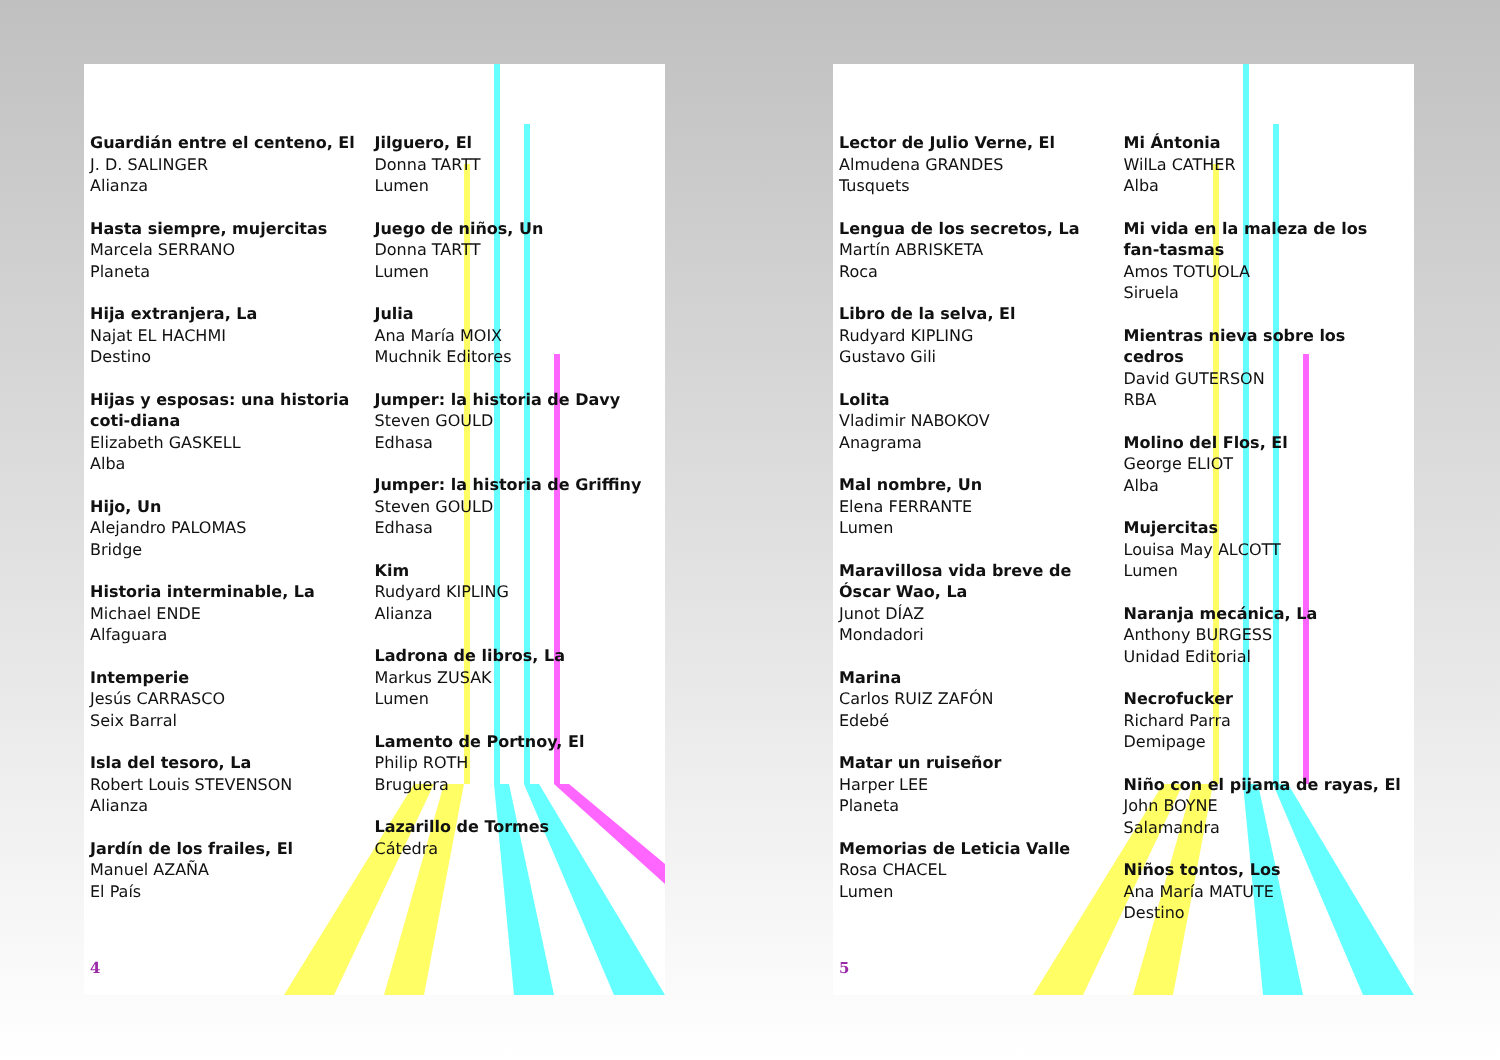Guardián entre el centeno, El
J. D. SALINGER
Alianza
Hasta siempre, mujercitas
Marcela SERRANO
Planeta
Hija extranjera, La
Najat EL HACHMI
Destino
Hijas y esposas: una historia coti-diana
Elizabeth GASKELL
Alba
Hijo, Un
Alejandro PALOMAS
Bridge
Historia interminable, La
Michael ENDE
Alfaguara
Intemperie
Jesús CARRASCO
Seix Barral
Isla del tesoro, La
Robert Louis STEVENSON
Alianza
Jardín de los frailes, El
Manuel AZAÑA
El País
Jilguero, El
Donna TARTT
Lumen
Juego de niños, Un
Donna TARTT
Lumen
Julia
Ana María MOIX
Muchnik Editores
Jumper: la historia de Davy
Steven GOULD
Edhasa
Jumper: la historia de Griffiny
Steven GOULD
Edhasa
Kim
Rudyard KIPLING
Alianza
Ladrona de libros, La
Markus ZUSAK
Lumen
Lamento de Portnoy, El
Philip ROTH
Bruguera
Lazarillo de Tormes
Cátedra
4
Lector de Julio Verne, El
Almudena GRANDES
Tusquets
Lengua de los secretos, La
Martín ABRISKETA
Roca
Libro de la selva, El
Rudyard KIPLING
Gustavo Gili
Lolita
Vladimir NABOKOV
Anagrama
Mal nombre, Un
Elena FERRANTE
Lumen
Maravillosa vida breve de Óscar Wao, La
Junot DÍAZ
Mondadori
Marina
Carlos RUIZ ZAFÓN
Edebé
Matar un ruiseñor
Harper LEE
Planeta
Memorias de Leticia Valle
Rosa CHACEL
Lumen
Mi Ántonia
WilLa CATHER
Alba
Mi vida en la maleza de los fan-tasmas
Amos TOTUOLA
Siruela
Mientras nieva sobre los cedros
David GUTERSON
RBA
Molino del Flos, El
George ELIOT
Alba
Mujercitas
Louisa May ALCOTT
Lumen
Naranja mecánica, La
Anthony BURGESS
Unidad Editorial
Necrofucker
Richard Parra
Demipage
Niño con el pijama de rayas, El
John BOYNE
Salamandra
Niños tontos, Los
Ana María MATUTE
Destino
5